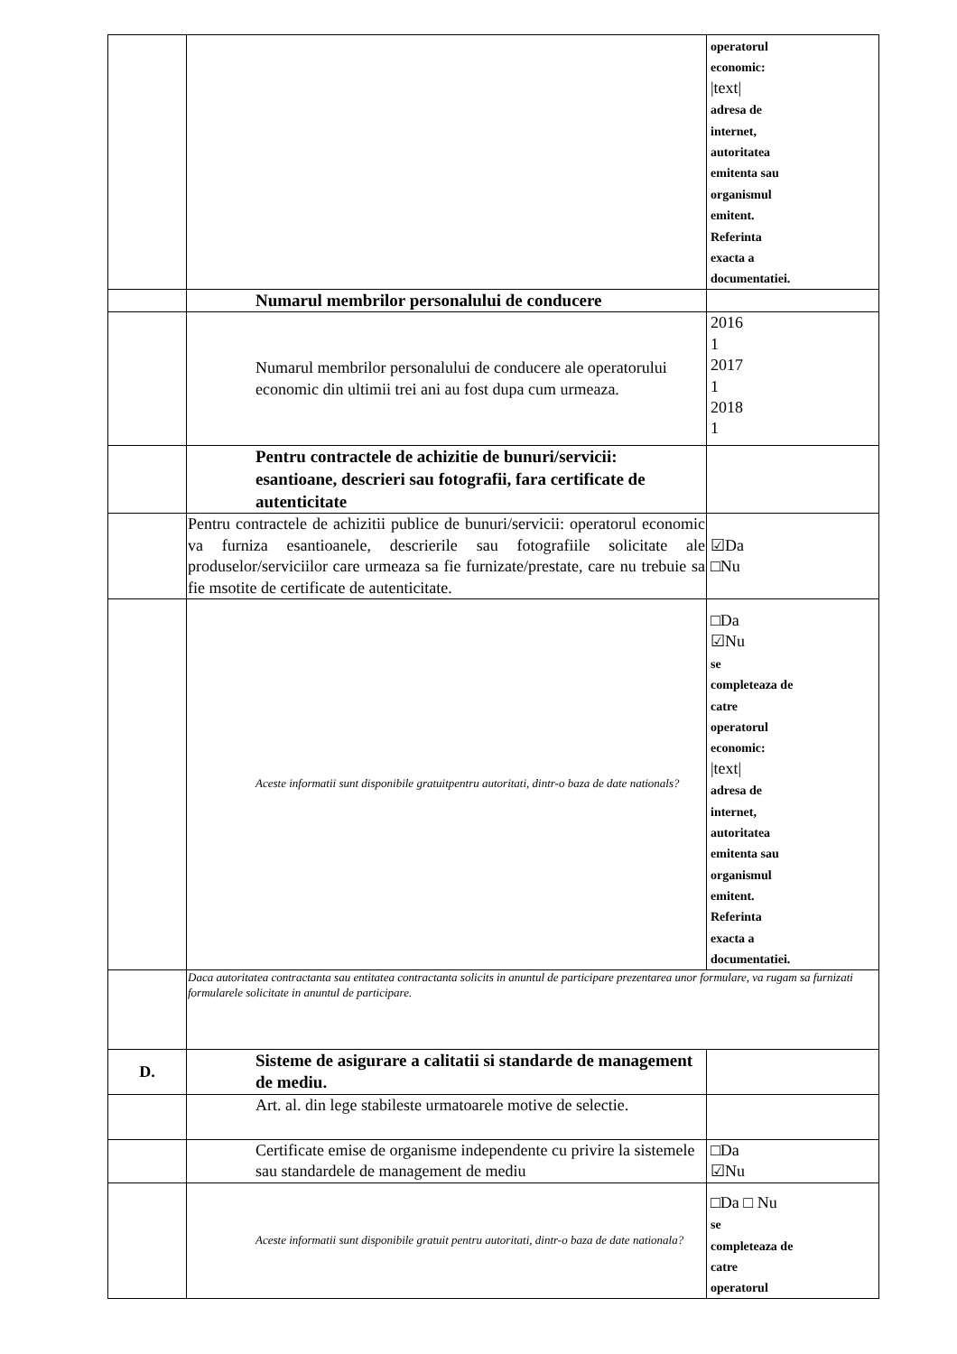| | | operatorul economic: /text/ adresa de internet, autoritatea emitenta sau organismul emitent. Referinta exacta a documentatiei. |
| | Numarul membrilor personalului de conducere | |
| | Numarul membrilor personalului de conducere ale operatorului economic din ultimii trei ani au fost dupa cum urmeaza. | 2016 1 2017 1 2018 1 |
| | Pentru contractele de achizitie de bunuri/servicii: esantioane, descrieri sau fotografii, fara certificate de autenticitate | |
| | Pentru contractele de achizitii publice de bunuri/servicii: operatorul economic va furniza esantioanele, descrierile sau fotografiile solicitate ale produselor/serviciilor care urmeaza sa fie furnizate/prestate, care nu trebuie sa fie msotite de certificate de autenticitate. | ☑Da □Nu |
| | Aceste informatii sunt disponibile gratuitpentru autoritati, dintr-o baza de date nationals? | □Da ☑Nu se completeaza de catre operatorul economic: /text/ adresa de internet, autoritatea emitenta sau organismul emitent. Referinta exacta a documentatiei. |
| | Daca autoritatea contractanta sau entitatea contractanta solicits in anuntul de participare prezentarea unor formulare, va rugam sa furnizati formularele solicitate in anuntul de participare. | |
| D. | Sisteme de asigurare a calitatii si standarde de management de mediu. | |
| | Art. al. din lege stabileste urmatoarele motive de selectie. | |
| | Certificate emise de organisme independente cu privire la sistemele sau standardele de management de mediu | □Da ☑Nu |
| | Aceste informatii sunt disponibile gratuit pentru autoritati, dintr-o baza de date nationala? | □Da □ Nu se completeaza de catre operatorul |